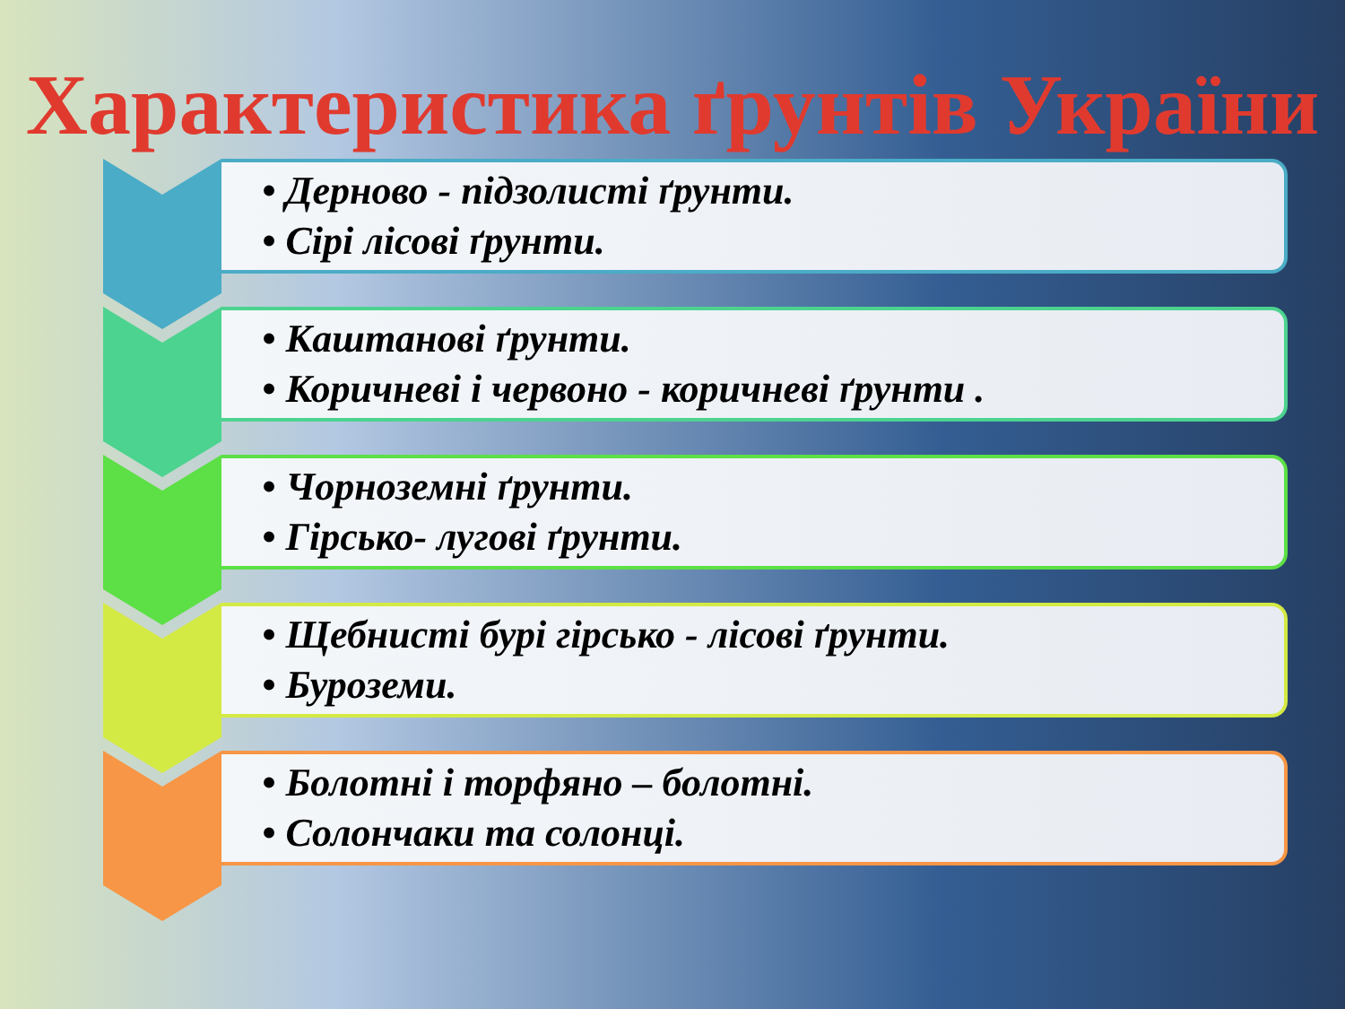Характеристика ґрунтів України
• Дерново - підзолисті ґрунти.
• Сірі лісові ґрунти.
• Каштанові ґрунти.
• Коричневі і червоно - коричневі ґрунти .
• Чорноземні ґрунти.
• Гірсько- лугові ґрунти.
• Щебнисті бурі гірсько - лісові ґрунти.
• Буроземи.
• Болотні і торфяно – болотні.
• Солончаки та солонці.